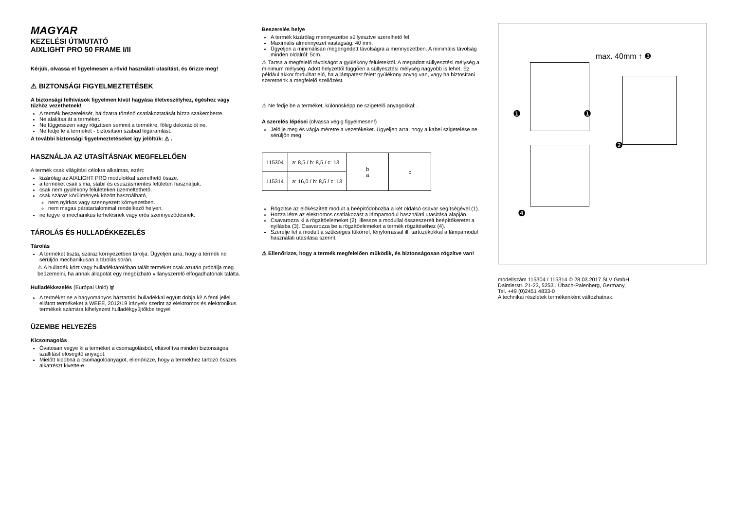MAGYAR
KEZELÉSI ÚTMUTATÓ
AIXLIGHT PRO 50 FRAME I/II
Kérjük, olvassa el figyelmesen a rövid használati utasítást, és őrizze meg!
⚠ BIZTONSÁGI FIGYELMEZTETÉSEK
A biztonsági felhívások figyelmen kívül hagyása életveszélyhez, égéshez vagy tűzhöz vezethetnek!
A termék beszerelését, hálózatra történő csatlakoztatását bízza szakemberre.
Ne alakítsa át a terméket.
Ne függesszen vagy rögzítsen semmit a termékre, főleg dekorációt ne.
Ne fedje le a terméket - biztosítson szabad légáramlást.
A további biztonsági figyelmeztetéseket így jelöltük: ⚠ .
HASZNÁLJA AZ UTASÍTÁSNAK MEGFELELŐEN
A termék csak világítási célokra alkalmas, ezért:
kizárólag az AIXLIGHT PRO modulokkal szerelhető össze.
a terméket csak sima, stabil és csúszásmentes felületen használjuk.
csak nem gyúlékony felületeken üzemeltethető.
csak száraz körülmények között használható,
nem nyirkos vagy szennyezett környezetben.
nem magas páratartalommal rendelkező helyen.
ne tegye ki mechanikus terhelésnek vagy erős szennyeződésnek.
TÁROLÁS ÉS HULLADÉKKEZELÉS
Tárolás
A terméket tiszta, száraz környezetben tárolja. Ügyeljen arra, hogy a termék ne sérüljön mechanikusan a tárolás során.
⚠ A hulladék közt vagy hulladéktárolóban talált terméket csak azután próbálja meg beüzemelni, ha annak állapotát egy megbízható villanyszerelő elfogadhatónak találta.
Hulladékkezelés (Európai Unió) 🗑
A terméket ne a hagyományos háztartási hulladékkal együtt dobja ki! A fenti jellel ellátott termékeket a WEEE, 2012/19 irányelv szerint az elektromos és elektronikus termékek számára kihelyezett hulladékgyűjtőkbe tegye!
ÜZEMBE HELYEZÉS
Kicsomagolás
Óvatosan vegye ki a terméket a csomagolásból, eltávolítva minden biztonságos szállítást elősegítő anyagot.
Mielőtt kidobná a csomagolóanyagot, ellenőrizze, hogy a termékhez tartozó összes alkatrészt kivette-e.
Beszerelés helye
A termék kizárólag mennyezetbe süllyesztve szerelhető fel.
Maximális álmennyezet vastagság: 40 mm.
Ügyeljen a minimálisan megengedett távolságra a mennyezetben. A minimális távolság minden oldalról: 5cm.
⚠ Tartsa a megfelelő távolságot a gyúlékony felületektől. A megadott süllyesztési mélység a minimum mélység. Adott helyzettől függően a süllyesztési mélység nagyobb is lehet. Ez például akkor fordulhat elő, ha a lámpatest felett gyúlékony anyag van, vagy ha biztosítani szeretnénk a megfelelő szellőzést.
⚠ Ne fedje be a terméket, különösképp ne szigetelő anyagokkal: .
A szerelés lépései (olvassa végig figyelmesen!)
Jelölje meg és vágja méretre a vezetékeket. Ügyeljen arra, hogy a kabel szigetelése ne sérüljön meg:
| 115304 | a: 8,5 / b: 8,5 / c: 13 | b a | c |
| 115314 | a: 16,0 / b: 8,5 / c: 13 | | |
Rögzítse az előkészített modult a beépítődobozba a két oldalsó csavar segítségével (1).
Hozza létre az elektromos csatlakozást a lámpamodul használati utasítása alapján
Csavarozza ki a rögzítőelemeket (2). Illessze a modullal összeszerelt beépítőkeretet a nyílásba (3). Csavarozza be a rögzítőelemeket a termék rögzítéséhez (4).
Szerelje fel a modult a szükséges tükörrel, fényforrással ill. tartozékokkal a lámpamodul használati utasítása szerint.
⚠ Ellenőrizze, hogy a termék megfelelően működik, és biztonságosan rögzítve van!
max. 40mm ↑ ❸
❶ ❶
❷
❹
modellszám 115304 / 115314 © 28.03.2017 SLV GmbH,
Daimlerstr. 21-23, 52531 Übach-Palenberg, Germany,
Tel. +49 (0)2451 4833-0
A technikai részletek termékenként változhatnak.